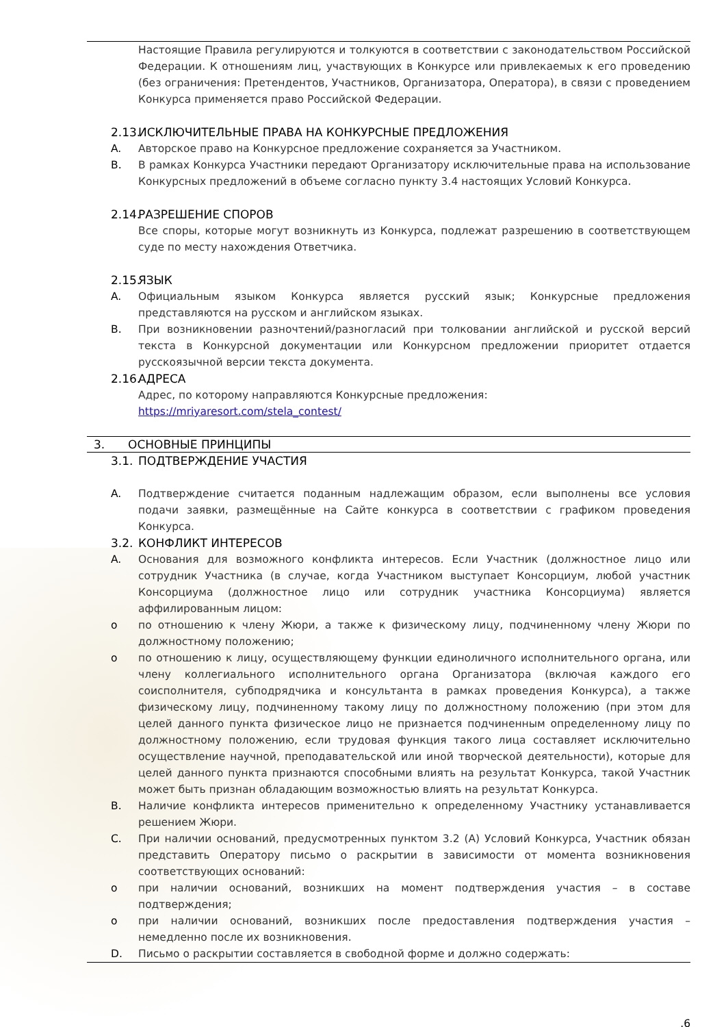Настоящие Правила регулируются и толкуются в соответствии с законодательством Российской Федерации. К отношениям лиц, участвующих в Конкурсе или привлекаемых к его проведению (без ограничения: Претендентов, Участников, Организатора, Оператора), в связи с проведением Конкурса применяется право Российской Федерации.
2.13.
ИСКЛЮЧИТЕЛЬНЫЕ ПРАВА НА КОНКУРСНЫЕ ПРЕДЛОЖЕНИЯ
A. Авторское право на Конкурсное предложение сохраняется за Участником.
B. В рамках Конкурса Участники передают Организатору исключительные права на использование Конкурсных предложений в объеме согласно пункту 3.4 настоящих Условий Конкурса.
2.14.
РАЗРЕШЕНИЕ СПОРОВ
Все споры, которые могут возникнуть из Конкурса, подлежат разрешению в соответствующем суде по месту нахождения Ответчика.
2.15.
ЯЗЫК
A. Официальным языком Конкурса является русский язык; Конкурсные предложения представляются на русском и английском языках.
B. При возникновении разночтений/разногласий при толковании английской и русской версий текста в Конкурсной документации или Конкурсном предложении приоритет отдается русскоязычной версии текста документа.
2.16.
АДРЕСА
Адрес, по которому направляются Конкурсные предложения:
https://mriyaresort.com/stela_contest/
3. ОСНОВНЫЕ ПРИНЦИПЫ
3.1.
ПОДТВЕРЖДЕНИЕ УЧАСТИЯ
A. Подтверждение считается поданным надлежащим образом, если выполнены все условия подачи заявки, размещённые на Сайте конкурса в соответствии с графиком проведения Конкурса.
3.2.
КОНФЛИКТ ИНТЕРЕСОВ
A. Основания для возможного конфликта интересов. Если Участник (должностное лицо или сотрудник Участника (в случае, когда Участником выступает Консорциум, любой участник Консорциума (должностное лицо или сотрудник участника Консорциума) является аффилированным лицом:
o по отношению к члену Жюри, а также к физическому лицу, подчиненному члену Жюри по должностному положению;
o по отношению к лицу, осуществляющему функции единоличного исполнительного органа, или члену коллегиального исполнительного органа Организатора (включая каждого его соисполнителя, субподрядчика и консультанта в рамках проведения Конкурса), а также физическому лицу, подчиненному такому лицу по должностному положению (при этом для целей данного пункта физическое лицо не признается подчиненным определенному лицу по должностному положению, если трудовая функция такого лица составляет исключительно осуществление научной, преподавательской или иной творческой деятельности), которые для целей данного пункта признаются способными влиять на результат Конкурса, такой Участник может быть признан обладающим возможностью влиять на результат Конкурса.
B. Наличие конфликта интересов применительно к определенному Участнику устанавливается решением Жюри.
C. При наличии оснований, предусмотренных пунктом 3.2 (А) Условий Конкурса, Участник обязан представить Оператору письмо о раскрытии в зависимости от момента возникновения соответствующих оснований:
o при наличии оснований, возникших на момент подтверждения участия – в составе подтверждения;
o при наличии оснований, возникших после предоставления подтверждения участия – немедленно после их возникновения.
D. Письмо о раскрытии составляется в свободной форме и должно содержать:
.6